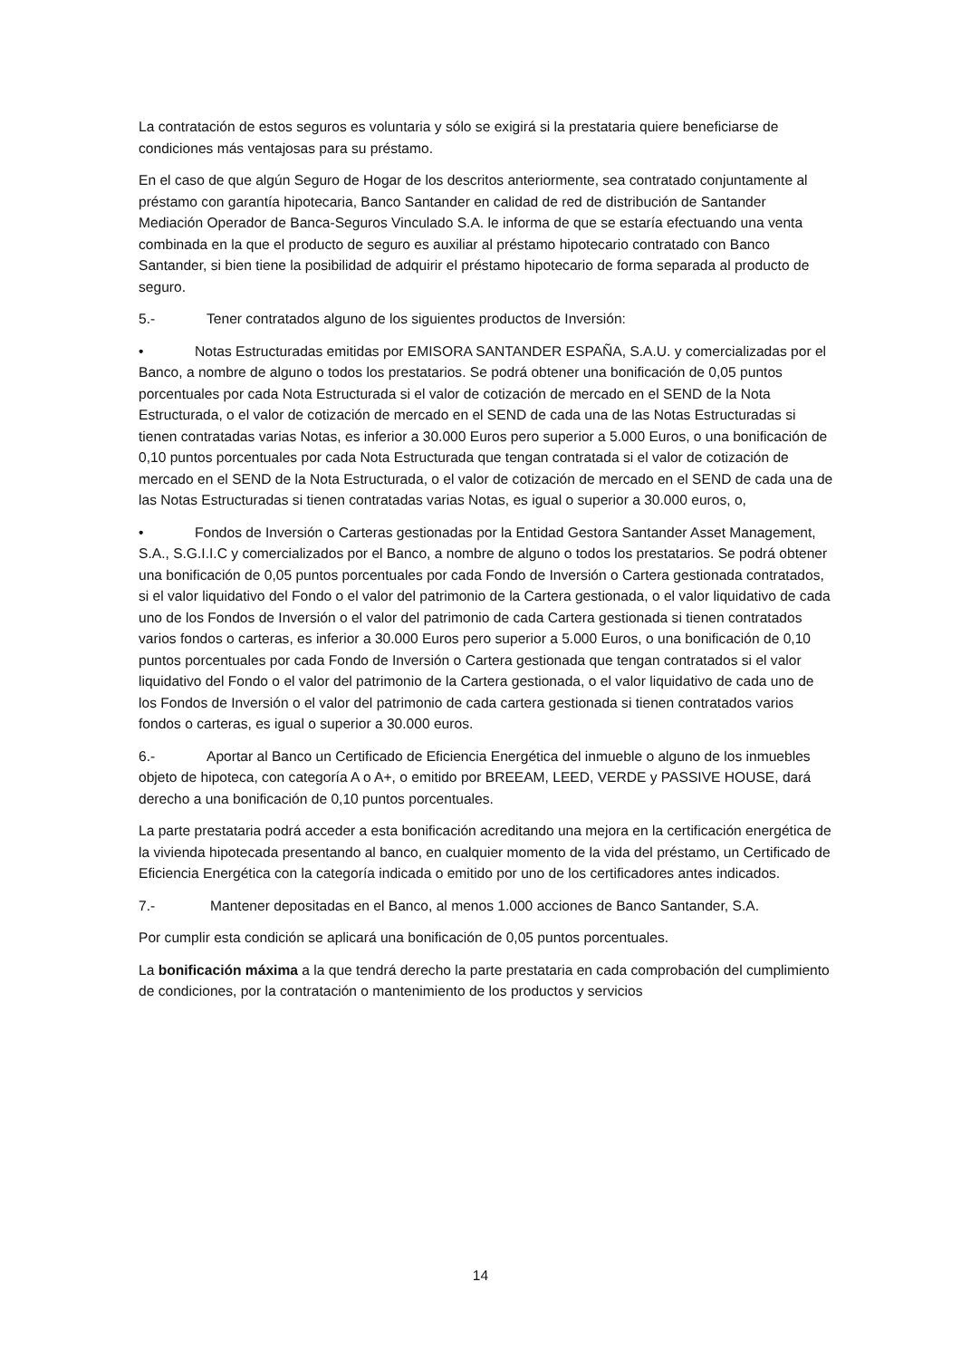La contratación de estos seguros es voluntaria y sólo se exigirá si la prestataria quiere beneficiarse de condiciones más ventajosas para su préstamo.
En el caso de que algún Seguro de Hogar de los descritos anteriormente, sea contratado conjuntamente al préstamo con garantía hipotecaria, Banco Santander en calidad de red de distribución de Santander Mediación Operador de Banca-Seguros Vinculado S.A. le informa de que se estaría efectuando una venta combinada en la que el producto de seguro es auxiliar al préstamo hipotecario contratado con Banco Santander, si bien tiene la posibilidad de adquirir el préstamo hipotecario de forma separada al producto de seguro.
5.- Tener contratados alguno de los siguientes productos de Inversión:
• Notas Estructuradas emitidas por EMISORA SANTANDER ESPAÑA, S.A.U. y comercializadas por el Banco, a nombre de alguno o todos los prestatarios. Se podrá obtener una bonificación de 0,05 puntos porcentuales por cada Nota Estructurada si el valor de cotización de mercado en el SEND de la Nota Estructurada, o el valor de cotización de mercado en el SEND de cada una de las Notas Estructuradas si tienen contratadas varias Notas, es inferior a 30.000 Euros pero superior a 5.000 Euros, o una bonificación de 0,10 puntos porcentuales por cada Nota Estructurada que tengan contratada si el valor de cotización de mercado en el SEND de la Nota Estructurada, o el valor de cotización de mercado en el SEND de cada una de las Notas Estructuradas si tienen contratadas varias Notas, es igual o superior a 30.000 euros, o,
• Fondos de Inversión o Carteras gestionadas por la Entidad Gestora Santander Asset Management, S.A., S.G.I.I.C y comercializados por el Banco, a nombre de alguno o todos los prestatarios. Se podrá obtener una bonificación de 0,05 puntos porcentuales por cada Fondo de Inversión o Cartera gestionada contratados, si el valor liquidativo del Fondo o el valor del patrimonio de la Cartera gestionada, o el valor liquidativo de cada uno de los Fondos de Inversión o el valor del patrimonio de cada Cartera gestionada si tienen contratados varios fondos o carteras, es inferior a 30.000 Euros pero superior a 5.000 Euros, o una bonificación de 0,10 puntos porcentuales por cada Fondo de Inversión o Cartera gestionada que tengan contratados si el valor liquidativo del Fondo o el valor del patrimonio de la Cartera gestionada, o el valor liquidativo de cada uno de los Fondos de Inversión o el valor del patrimonio de cada cartera gestionada si tienen contratados varios fondos o carteras, es igual o superior a 30.000 euros.
6.- Aportar al Banco un Certificado de Eficiencia Energética del inmueble o alguno de los inmuebles objeto de hipoteca, con categoría A o A+, o emitido por BREEAM, LEED, VERDE y PASSIVE HOUSE, dará derecho a una bonificación de 0,10 puntos porcentuales.
La parte prestataria podrá acceder a esta bonificación acreditando una mejora en la certificación energética de la vivienda hipotecada presentando al banco, en cualquier momento de la vida del préstamo, un Certificado de Eficiencia Energética con la categoría indicada o emitido por uno de los certificadores antes indicados.
7.- Mantener depositadas en el Banco, al menos 1.000 acciones de Banco Santander, S.A.
Por cumplir esta condición se aplicará una bonificación de 0,05 puntos porcentuales.
La bonificación máxima a la que tendrá derecho la parte prestataria en cada comprobación del cumplimiento de condiciones, por la contratación o mantenimiento de los productos y servicios
14